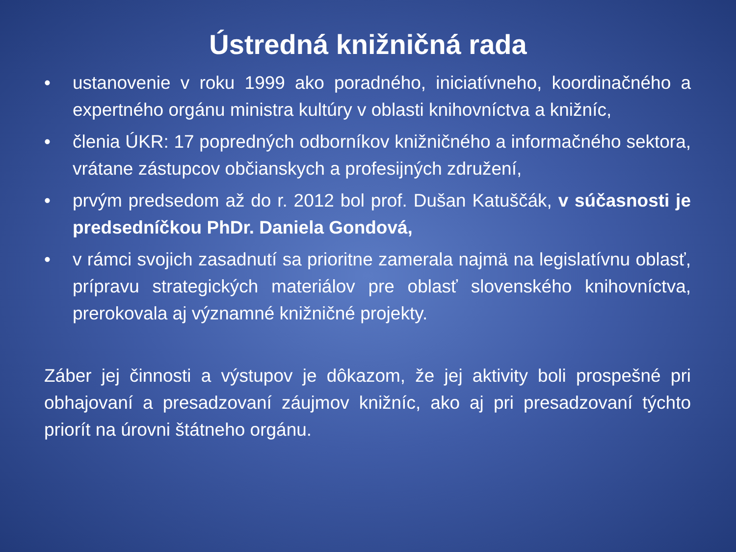Ústredná knižničná rada
• ustanovenie v roku 1999 ako poradného, iniciatívneho, koordinačného a expertného orgánu ministra kultúry v oblasti knihovníctva a knižníc,
• členia ÚKR: 17 popredných odborníkov knižničného a informačného sektora, vrátane zástupcov občianskych a profesijných združení,
• prvým predsedom až do r. 2012 bol prof. Dušan Katuščák, v súčasnosti je predsedníčkou PhDr. Daniela Gondová,
• v rámci svojich zasadnutí sa prioritne zamerala najmä na legislatívnu oblasť, prípravu strategických materiálov pre oblasť slovenského knihovníctva, prerokovala aj významné knižničné projekty.
Záber jej činnosti a výstupov je dôkazom, že jej aktivity boli prospešné pri obhajovaní a presadzovaní záujmov knižníc, ako aj pri presadzovaní týchto priorít na úrovni štátneho orgánu.